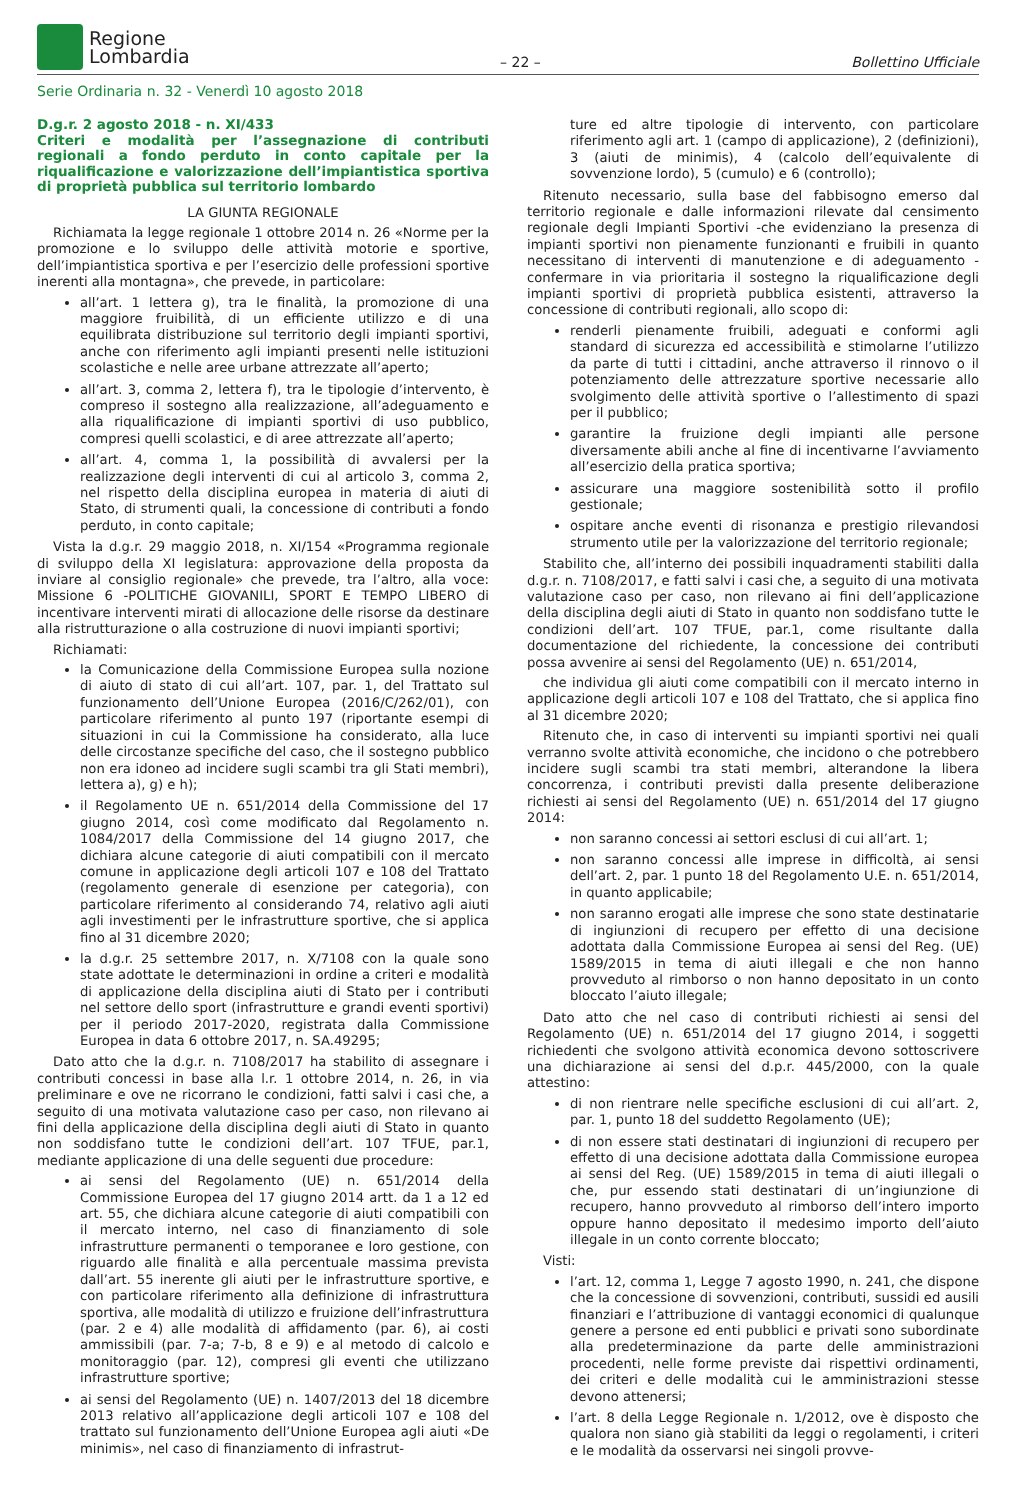Regione
Lombardia
– 22 –
Bollettino Ufficiale
Serie Ordinaria n. 32 - Venerdì 10 agosto 2018
D.g.r. 2 agosto 2018 - n. XI/433
Criteri e modalità per l’assegnazione di contributi regionali a fondo perduto in conto capitale per la riqualificazione e valorizzazione dell’impiantistica sportiva di proprietà pubblica sul territorio lombardo
LA GIUNTA REGIONALE
Richiamata la legge regionale 1 ottobre 2014 n. 26 «Norme per la promozione e lo sviluppo delle attività motorie e sportive, dell’impiantistica sportiva e per l’esercizio delle professioni sportive inerenti alla montagna», che prevede, in particolare:
all’art. 1 lettera g), tra le finalità, la promozione di una maggiore fruibilità, di un efficiente utilizzo e di una equilibrata distribuzione sul territorio degli impianti sportivi, anche con riferimento agli impianti presenti nelle istituzioni scolastiche e nelle aree urbane attrezzate all’aperto;
all’art. 3, comma 2, lettera f), tra le tipologie d’intervento, è compreso il sostegno alla realizzazione, all’adeguamento e alla riqualificazione di impianti sportivi di uso pubblico, compresi quelli scolastici, e di aree attrezzate all’aperto;
all’art. 4, comma 1, la possibilità di avvalersi per la realizzazione degli interventi di cui al articolo 3, comma 2, nel rispetto della disciplina europea in materia di aiuti di Stato, di strumenti quali, la concessione di contributi a fondo perduto, in conto capitale;
Vista la d.g.r. 29 maggio 2018, n. XI/154 «Programma regionale di sviluppo della XI legislatura: approvazione della proposta da inviare al consiglio regionale» che prevede, tra l’altro, alla voce: Missione 6 -POLITICHE GIOVANILI, SPORT E TEMPO LIBERO di incentivare interventi mirati di allocazione delle risorse da destinare alla ristrutturazione o alla costruzione di nuovi impianti sportivi;
Richiamati:
la Comunicazione della Commissione Europea sulla nozione di aiuto di stato di cui all’art. 107, par. 1, del Trattato sul funzionamento dell’Unione Europea (2016/C/262/01), con particolare riferimento al punto 197 (riportante esempi di situazioni in cui la Commissione ha considerato, alla luce delle circostanze specifiche del caso, che il sostegno pubblico non era idoneo ad incidere sugli scambi tra gli Stati membri), lettera a), g) e h);
il Regolamento UE n. 651/2014 della Commissione del 17 giugno 2014, così come modificato dal Regolamento n. 1084/2017 della Commissione del 14 giugno 2017, che dichiara alcune categorie di aiuti compatibili con il mercato comune in applicazione degli articoli 107 e 108 del Trattato (regolamento generale di esenzione per categoria), con particolare riferimento al considerando 74, relativo agli aiuti agli investimenti per le infrastrutture sportive, che si applica fino al 31 dicembre 2020;
la d.g.r. 25 settembre 2017, n. X/7108 con la quale sono state adottate le determinazioni in ordine a criteri e modalità di applicazione della disciplina aiuti di Stato per i contributi nel settore dello sport (infrastrutture e grandi eventi sportivi) per il periodo 2017-2020, registrata dalla Commissione Europea in data 6 ottobre 2017, n. SA.49295;
Dato atto che la d.g.r. n. 7108/2017 ha stabilito di assegnare i contributi concessi in base alla l.r. 1 ottobre 2014, n. 26, in via preliminare e ove ne ricorrano le condizioni, fatti salvi i casi che, a seguito di una motivata valutazione caso per caso, non rilevano ai fini della applicazione della disciplina degli aiuti di Stato in quanto non soddisfano tutte le condizioni dell’art. 107 TFUE, par.1, mediante applicazione di una delle seguenti due procedure:
ai sensi del Regolamento (UE) n. 651/2014 della Commissione Europea del 17 giugno 2014 artt. da 1 a 12 ed art. 55, che dichiara alcune categorie di aiuti compatibili con il mercato interno, nel caso di finanziamento di sole infrastrutture permanenti o temporanee e loro gestione, con riguardo alle finalità e alla percentuale massima prevista dall’art. 55 inerente gli aiuti per le infrastrutture sportive, e con particolare riferimento alla definizione di infrastruttura sportiva, alle modalità di utilizzo e fruizione dell’infrastruttura (par. 2 e 4) alle modalità di affidamento (par. 6), ai costi ammissibili (par. 7-a; 7-b, 8 e 9) e al metodo di calcolo e monitoraggio (par. 12), compresi gli eventi che utilizzano infrastrutture sportive;
ai sensi del Regolamento (UE) n. 1407/2013 del 18 dicembre 2013 relativo all’applicazione degli articoli 107 e 108 del trattato sul funzionamento dell’Unione Europea agli aiuti «De minimis», nel caso di finanziamento di infrastrut-
ture ed altre tipologie di intervento, con particolare riferimento agli art. 1 (campo di applicazione), 2 (definizioni), 3 (aiuti de minimis), 4 (calcolo dell’equivalente di sovvenzione lordo), 5 (cumulo) e 6 (controllo);
Ritenuto necessario, sulla base del fabbisogno emerso dal territorio regionale e dalle informazioni rilevate dal censimento regionale degli Impianti Sportivi -che evidenziano la presenza di impianti sportivi non pienamente funzionanti e fruibili in quanto necessitano di interventi di manutenzione e di adeguamento -confermare in via prioritaria il sostegno la riqualificazione degli impianti sportivi di proprietà pubblica esistenti, attraverso la concessione di contributi regionali, allo scopo di:
renderli pienamente fruibili, adeguati e conformi agli standard di sicurezza ed accessibilità e stimolarne l’utilizzo da parte di tutti i cittadini, anche attraverso il rinnovo o il potenziamento delle attrezzature sportive necessarie allo svolgimento delle attività sportive o l’allestimento di spazi per il pubblico;
garantire la fruizione degli impianti alle persone diversamente abili anche al fine di incentivarne l’avviamento all’esercizio della pratica sportiva;
assicurare una maggiore sostenibilità sotto il profilo gestionale;
ospitare anche eventi di risonanza e prestigio rilevandosi strumento utile per la valorizzazione del territorio regionale;
Stabilito che, all’interno dei possibili inquadramenti stabiliti dalla d.g.r. n. 7108/2017, e fatti salvi i casi che, a seguito di una motivata valutazione caso per caso, non rilevano ai fini dell’applicazione della disciplina degli aiuti di Stato in quanto non soddisfano tutte le condizioni dell’art. 107 TFUE, par.1, come risultante dalla documentazione del richiedente, la concessione dei contributi possa avvenire ai sensi del Regolamento (UE) n. 651/2014,
che individua gli aiuti come compatibili con il mercato interno in applicazione degli articoli 107 e 108 del Trattato, che si applica fino al 31 dicembre 2020;
Ritenuto che, in caso di interventi su impianti sportivi nei quali verranno svolte attività economiche, che incidono o che potrebbero incidere sugli scambi tra stati membri, alterandone la libera concorrenza, i contributi previsti dalla presente deliberazione richiesti ai sensi del Regolamento (UE) n. 651/2014 del 17 giugno 2014:
non saranno concessi ai settori esclusi di cui all’art. 1;
non saranno concessi alle imprese in difficoltà, ai sensi dell’art. 2, par. 1 punto 18 del Regolamento U.E. n. 651/2014, in quanto applicabile;
non saranno erogati alle imprese che sono state destinatarie di ingiunzioni di recupero per effetto di una decisione adottata dalla Commissione Europea ai sensi del Reg. (UE) 1589/2015 in tema di aiuti illegali e che non hanno provveduto al rimborso o non hanno depositato in un conto bloccato l’aiuto illegale;
Dato atto che nel caso di contributi richiesti ai sensi del Regolamento (UE) n. 651/2014 del 17 giugno 2014, i soggetti richiedenti che svolgono attività economica devono sottoscrivere una dichiarazione ai sensi del d.p.r. 445/2000, con la quale attestino:
di non rientrare nelle specifiche esclusioni di cui all’art. 2, par. 1, punto 18 del suddetto Regolamento (UE);
di non essere stati destinatari di ingiunzioni di recupero per effetto di una decisione adottata dalla Commissione europea ai sensi del Reg. (UE) 1589/2015 in tema di aiuti illegali o che, pur essendo stati destinatari di un’ingiunzione di recupero, hanno provveduto al rimborso dell’intero importo oppure hanno depositato il medesimo importo dell’aiuto illegale in un conto corrente bloccato;
Visti:
l’art. 12, comma 1, Legge 7 agosto 1990, n. 241, che dispone che la concessione di sovvenzioni, contributi, sussidi ed ausili finanziari e l’attribuzione di vantaggi economici di qualunque genere a persone ed enti pubblici e privati sono subordinate alla predeterminazione da parte delle amministrazioni procedenti, nelle forme previste dai rispettivi ordinamenti, dei criteri e delle modalità cui le amministrazioni stesse devono attenersi;
l’art. 8 della Legge Regionale n. 1/2012, ove è disposto che qualora non siano già stabiliti da leggi o regolamenti, i criteri e le modalità da osservarsi nei singoli provve-